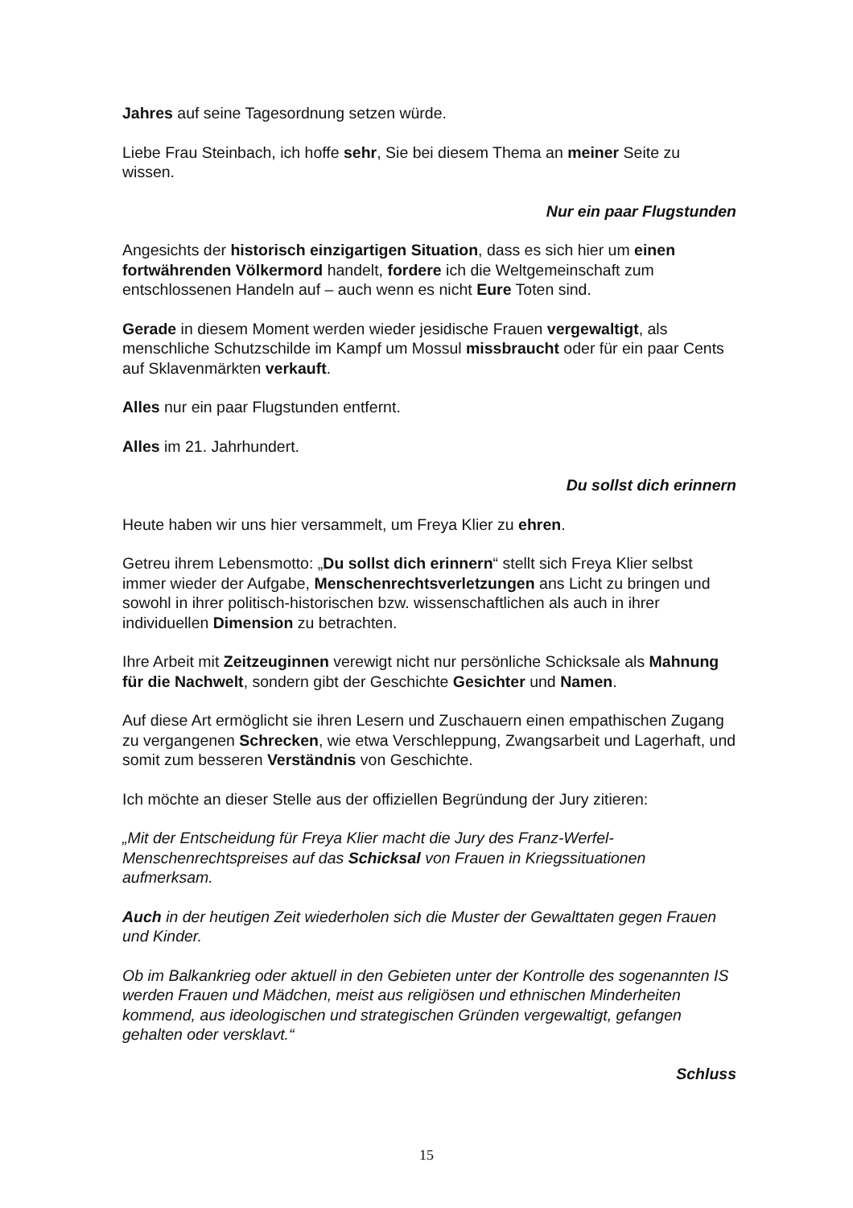Jahres auf seine Tagesordnung setzen würde.
Liebe Frau Steinbach, ich hoffe sehr, Sie bei diesem Thema an meiner Seite zu wissen.
Nur ein paar Flugstunden
Angesichts der historisch einzigartigen Situation, dass es sich hier um einen fortwährenden Völkermord handelt, fordere ich die Weltgemeinschaft zum entschlossenen Handeln auf – auch wenn es nicht Eure Toten sind.
Gerade in diesem Moment werden wieder jesidische Frauen vergewaltigt, als menschliche Schutzschilde im Kampf um Mossul missbraucht oder für ein paar Cents auf Sklavenmärkten verkauft.
Alles nur ein paar Flugstunden entfernt.
Alles im 21. Jahrhundert.
Du sollst dich erinnern
Heute haben wir uns hier versammelt, um Freya Klier zu ehren.
Getreu ihrem Lebensmotto: „Du sollst dich erinnern“ stellt sich Freya Klier selbst immer wieder der Aufgabe, Menschenrechtsverletzungen ans Licht zu bringen und sowohl in ihrer politisch-historischen bzw. wissenschaftlichen als auch in ihrer individuellen Dimension zu betrachten.
Ihre Arbeit mit Zeitzeuginnen verewigt nicht nur persönliche Schicksale als Mahnung für die Nachwelt, sondern gibt der Geschichte Gesichter und Namen.
Auf diese Art ermöglicht sie ihren Lesern und Zuschauern einen empathischen Zugang zu vergangenen Schrecken, wie etwa Verschleppung, Zwangsarbeit und Lagerhaft, und somit zum besseren Verständnis von Geschichte.
Ich möchte an dieser Stelle aus der offiziellen Begründung der Jury zitieren:
„Mit der Entscheidung für Freya Klier macht die Jury des Franz-Werfel-Menschenrechtspreises auf das Schicksal von Frauen in Kriegssituationen aufmerksam.
Auch in der heutigen Zeit wiederholen sich die Muster der Gewalttaten gegen Frauen und Kinder.
Ob im Balkankrieg oder aktuell in den Gebieten unter der Kontrolle des sogenannten IS werden Frauen und Mädchen, meist aus religiösen und ethnischen Minderheiten kommend, aus ideologischen und strategischen Gründen vergewaltigt, gefangen gehalten oder versklavt.“
Schluss
15